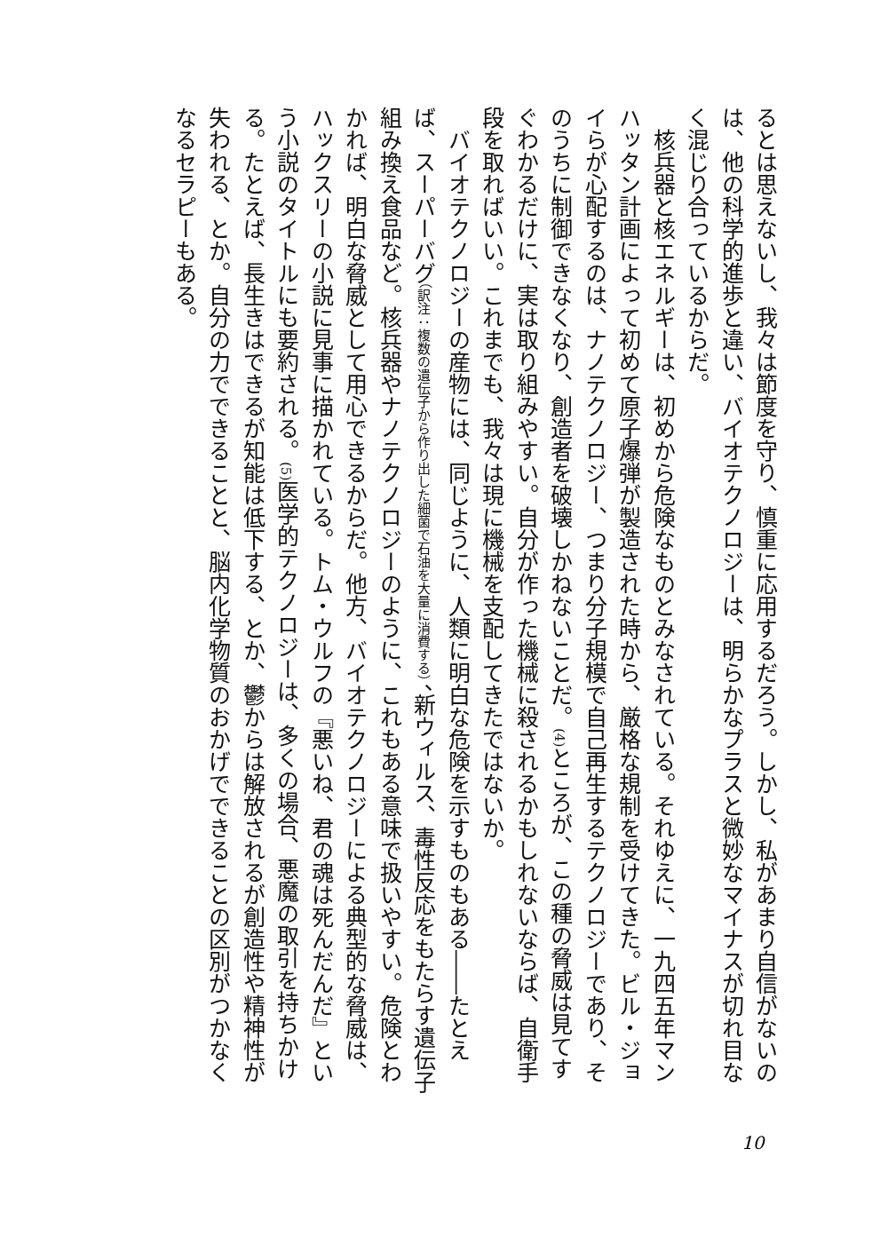るとは思えないし、我々は節度を守り、慎重に応用するだろう。しかし、私があまり自信がないのは、他の科学的進歩と違い、バイオテクノロジーは、明らかなプラスと微妙なマイナスが切れ目なく混じり合っているからだ。
核兵器と核エネルギーは、初めから危険なものとみなされている。それゆえに、一九四五年マンハッタン計画によって初めて原子爆弾が製造された時から、厳格な規制を受けてきた。ビル・ジョイらが心配するのは、ナノテクノロジー、つまり分子規模で自己再生するテクノロジーであり、そのうちに制御できなくなり、創造者を破壊しかねないことだ。(4) ところが、この種の脅威は見てすぐわかるだけに、実は取り組みやすい。自分が作った機械に殺されるかもしれないならば、自衛手段を取ればいい。これまでも、我々は現に機械を支配してきたではないか。
バイオテクノロジーの産物には、同じように、人類に明白な危険を示すものもある――たとえば、スーパーバグ（訳注：複数の遺伝子から作り出した細菌で石油を大量に消費する）、新ウィルス、毒性反応をもたらす遺伝子組み換え食品など。核兵器やナノテクノロジーのように、これもある意味で扱いやすい。危険とわかれば、明白な脅威として用心できるからだ。他方、バイオテクノロジーによる典型的な脅威は、ハックスリーの小説に見事に描かれている。トム・ウルフの『悪いね、君の魂は死んだんだ』という小説のタイトルにも要約される。(5) 医学的テクノロジーは、多くの場合、悪魔の取引を持ちかける。たとえば、長生きはできるが知能は低下する、とか、鬱からは解放されるが創造性や精神性が失われる、とか。自分の力でできることと、脳内化学物質のおかげでできることの区別がつかなくなるセラピーもある。
10